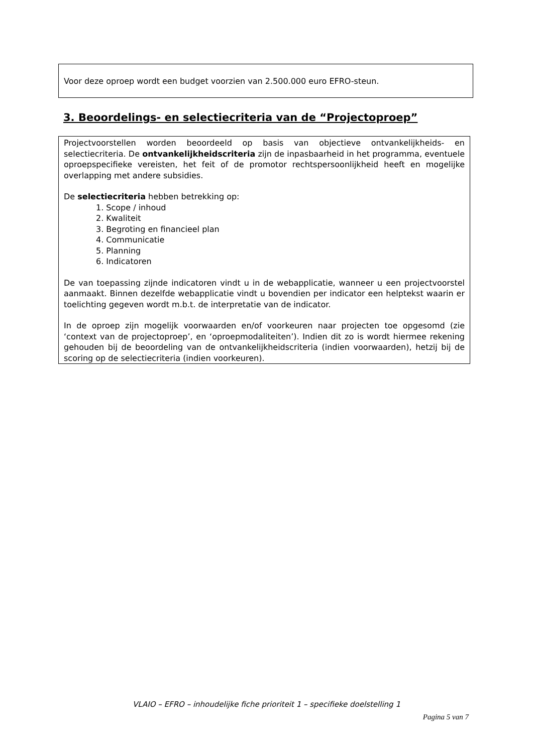Voor deze oproep wordt een budget voorzien van 2.500.000 euro EFRO-steun.
3. Beoordelings- en selectiecriteria van de “Projectoproep”
Projectvoorstellen worden beoordeeld op basis van objectieve ontvankelijkheids- en selectiecriteria. De ontvankelijkheidscriteria zijn de inpasbaarheid in het programma, eventuele oproepspecifieke vereisten, het feit of de promotor rechtspersoonlijkheid heeft en mogelijke overlapping met andere subsidies.
De selectiecriteria hebben betrekking op:
1. Scope / inhoud
2. Kwaliteit
3. Begroting en financieel plan
4. Communicatie
5. Planning
6. Indicatoren
De van toepassing zijnde indicatoren vindt u in de webapplicatie, wanneer u een projectvoorstel aanmaakt. Binnen dezelfde webapplicatie vindt u bovendien per indicator een helptekst waarin er toelichting gegeven wordt m.b.t. de interpretatie van de indicator.
In de oproep zijn mogelijk voorwaarden en/of voorkeuren naar projecten toe opgesomd (zie ‘context van de projectoproep’, en ‘oproepmodaliteiten’). Indien dit zo is wordt hiermee rekening gehouden bij de beoordeling van de ontvankelijkheidscriteria (indien voorwaarden), hetzij bij de scoring op de selectiecriteria (indien voorkeuren).
VLAIO – EFRO – inhoudelijke fiche prioriteit 1 – specifieke doelstelling 1
Pagina 5 van 7